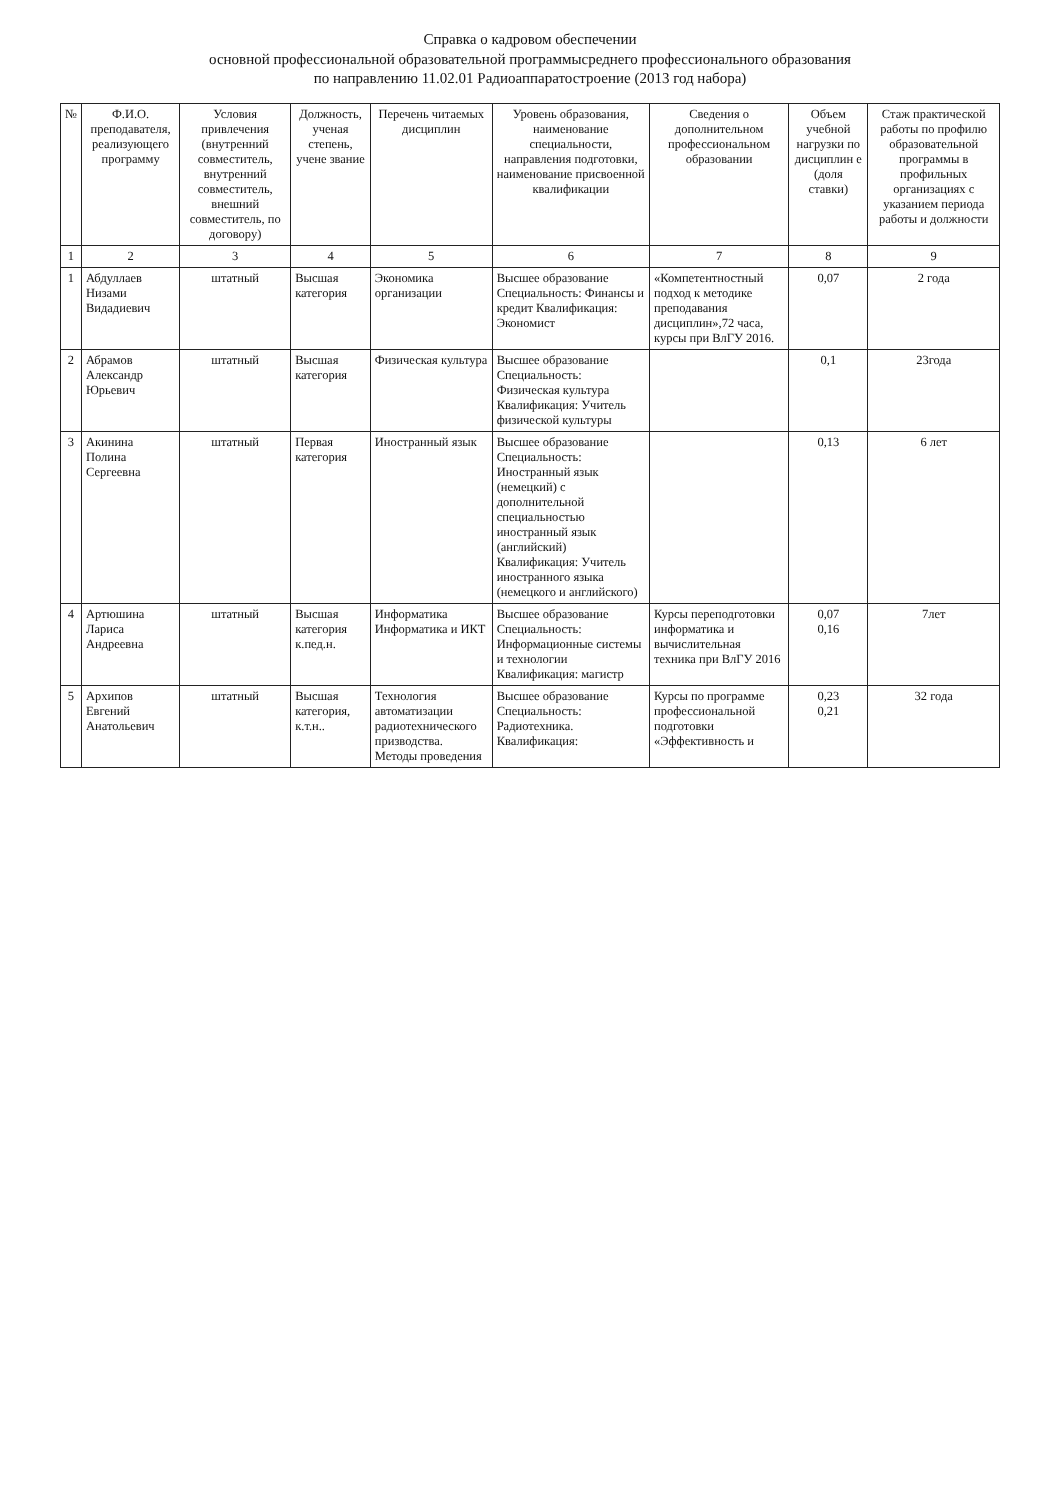Справка о кадровом обеспечении
основной профессиональной образовательной программысреднего профессионального образования
по направлению 11.02.01 Радиоаппаратостроение (2013 год набора)
| № | Ф.И.О. преподавателя, реализующего программу | Условия привлечения (внутренний совместитель, внутренний совместитель, внешний совместитель, по договору) | Должность, ученая степень, учене звание | Перечень читаемых дисциплин | Уровень образования, наименование специальности, направления подготовки, наименование присвоенной квалификации | Сведения о дополнительном профессиональном образовании | Объем учебной нагрузки по дисциплин е (доля ставки) | Стаж практической работы по профилю образовательной программы в профильных организациях с указанием периода работы и должности |
| --- | --- | --- | --- | --- | --- | --- | --- | --- |
| 1 | 2 | 3 | 4 | 5 | 6 | 7 | 8 | 9 |
| 1 | Абдуллаев Низами Видадиевич | штатный | Высшая категория | Экономика организации | Высшее образование Специальность: Финансы и кредит Квалификация: Экономист | «Компетентностный подход к методике преподавания дисциплин»,72 часа, курсы при ВлГУ 2016. | 0,07 | 2 года |
| 2 | Абрамов Александр Юрьевич | штатный | Высшая категория | Физическая культура | Высшее образование Специальность: Физическая культура Квалификация: Учитель физической культуры | | 0,1 | 23года |
| 3 | Акинина Полина Сергеевна | штатный | Первая категория | Иностранный язык | Высшее образование Специальность: Иностранный язык (немецкий) с дополнительной специальностью иностранный язык (английский) Квалификация: Учитель иностранного языка (немецкого и английского) | | 0,13 | 6 лет |
| 4 | Артюшина Лариса Андреевна | штатный | Высшая категория к.пед.н. | Информатика Информатика и ИКТ | Высшее образование Специальность: Информационные системы и технологии Квалификация: магистр | Курсы переподготовки информатика и вычислительная техника при ВлГУ 2016 | 0,07 0,16 | 7лет |
| 5 | Архипов Евгений Анатольевич | штатный | Высшая категория, к.т.н.. | Технология автоматизации радиотехнического призводства. Методы проведения | Высшее образование Специальность: Радиотехника. Квалификация: | Курсы по программе профессиональной подготовки «Эффективность и | 0,23 0,21 | 32 года |